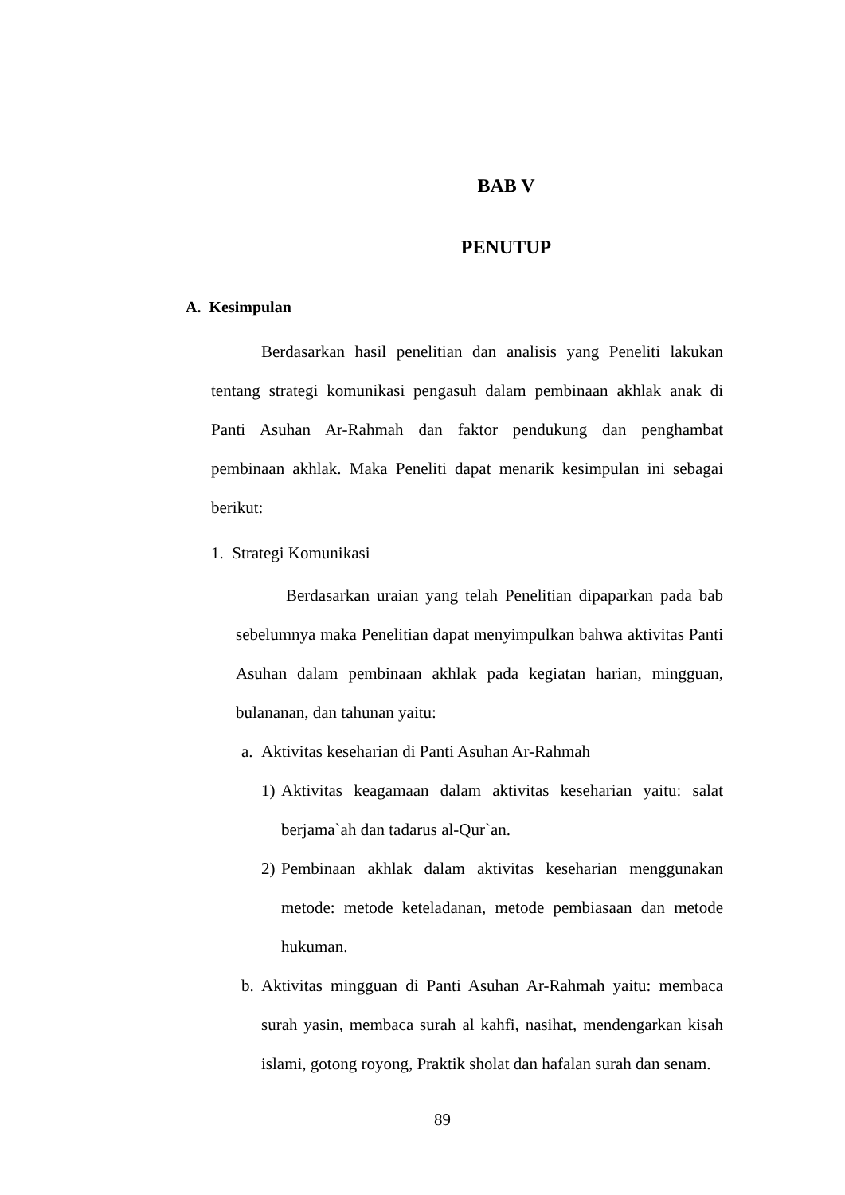BAB V
PENUTUP
A. Kesimpulan
Berdasarkan hasil penelitian dan analisis yang Peneliti lakukan tentang strategi komunikasi pengasuh dalam pembinaan akhlak anak di Panti Asuhan Ar-Rahmah dan faktor pendukung dan penghambat pembinaan akhlak. Maka Peneliti dapat menarik kesimpulan ini sebagai berikut:
1. Strategi Komunikasi
Berdasarkan uraian yang telah Penelitian dipaparkan pada bab sebelumnya maka Penelitian dapat menyimpulkan bahwa aktivitas Panti Asuhan dalam pembinaan akhlak pada kegiatan harian, mingguan, bulananan, dan tahunan yaitu:
a. Aktivitas keseharian di Panti Asuhan Ar-Rahmah
1) Aktivitas keagamaan dalam aktivitas keseharian yaitu: salat berjama`ah dan tadarus al-Qur`an.
2) Pembinaan akhlak dalam aktivitas keseharian menggunakan metode: metode keteladanan, metode pembiasaan dan metode hukuman.
b. Aktivitas mingguan di Panti Asuhan Ar-Rahmah yaitu: membaca surah yasin, membaca surah al kahfi, nasihat, mendengarkan kisah islami, gotong royong, Praktik sholat dan hafalan surah dan senam.
89